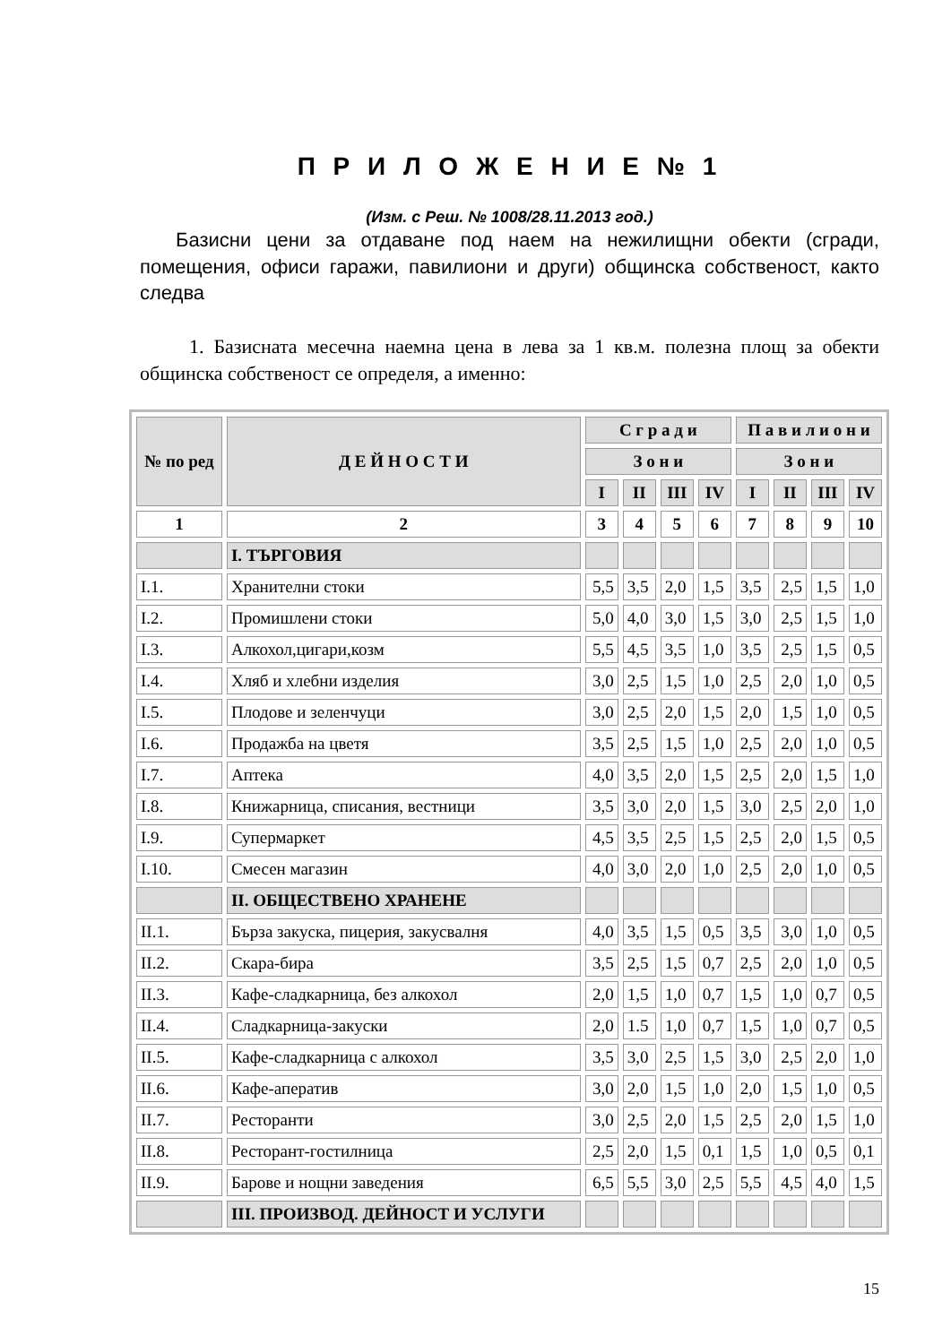П Р И Л О Ж Е Н И Е № 1
(Изм. с Реш. № 1008/28.11.2013 год.)
Базисни цени за отдаване под наем на нежилищни обекти (сгради, помещения, офиси гаражи, павилиони и други) общинска собственост, както следва
1. Базисната месечна наемна цена в лева за 1 кв.м. полезна площ за обекти общинска собственост се определя, а именно:
| № по ред | Д Е Й Н О С Т И | С г р а д и | | | | П а в и л и о н и | | | |
| --- | --- | --- | --- | --- | --- | --- | --- | --- | --- |
| | | З о н и | | | | З о н и | | | |
| | | I | II | III | IV | I | II | III | IV |
| 1 | 2 | 3 | 4 | 5 | 6 | 7 | 8 | 9 | 10 |
| | I. ТЪРГОВИЯ | | | | | | | | |
| I.1. | Хранителни стоки | 5,5 | 3,5 | 2,0 | 1,5 | 3,5 | 2,5 | 1,5 | 1,0 |
| I.2. | Промишлени стоки | 5,0 | 4,0 | 3,0 | 1,5 | 3,0 | 2,5 | 1,5 | 1,0 |
| I.3. | Алкохол,цигари,козм | 5,5 | 4,5 | 3,5 | 1,0 | 3,5 | 2,5 | 1,5 | 0,5 |
| I.4. | Хляб и хлебни изделия | 3,0 | 2,5 | 1,5 | 1,0 | 2,5 | 2,0 | 1,0 | 0,5 |
| I.5. | Плодове и зеленчуци | 3,0 | 2,5 | 2,0 | 1,5 | 2,0 | 1,5 | 1,0 | 0,5 |
| I.6. | Продажба на цветя | 3,5 | 2,5 | 1,5 | 1,0 | 2,5 | 2,0 | 1,0 | 0,5 |
| I.7. | Аптека | 4,0 | 3,5 | 2,0 | 1,5 | 2,5 | 2,0 | 1,5 | 1,0 |
| I.8. | Книжарница, списания, вестници | 3,5 | 3,0 | 2,0 | 1,5 | 3,0 | 2,5 | 2,0 | 1,0 |
| I.9. | Супермаркет | 4,5 | 3,5 | 2,5 | 1,5 | 2,5 | 2,0 | 1,5 | 0,5 |
| I.10. | Смесен магазин | 4,0 | 3,0 | 2,0 | 1,0 | 2,5 | 2,0 | 1,0 | 0,5 |
| | II. ОБЩЕСТВЕНО ХРАНЕНЕ | | | | | | | | |
| II.1. | Бърза закуска, пицерия, закусвалня | 4,0 | 3,5 | 1,5 | 0,5 | 3,5 | 3,0 | 1,0 | 0,5 |
| II.2. | Скара-бира | 3,5 | 2,5 | 1,5 | 0,7 | 2,5 | 2,0 | 1,0 | 0,5 |
| II.3. | Кафе-сладкарница, без алкохол | 2,0 | 1,5 | 1,0 | 0,7 | 1,5 | 1,0 | 0,7 | 0,5 |
| II.4. | Сладкарница-закуски | 2,0 | 1.5 | 1,0 | 0,7 | 1,5 | 1,0 | 0,7 | 0,5 |
| II.5. | Кафе-сладкарница с алкохол | 3,5 | 3,0 | 2,5 | 1,5 | 3,0 | 2,5 | 2,0 | 1,0 |
| II.6. | Кафе-аператив | 3,0 | 2,0 | 1,5 | 1,0 | 2,0 | 1,5 | 1,0 | 0,5 |
| II.7. | Ресторанти | 3,0 | 2,5 | 2,0 | 1,5 | 2,5 | 2,0 | 1,5 | 1,0 |
| II.8. | Ресторант-гостилница | 2,5 | 2,0 | 1,5 | 0,1 | 1,5 | 1,0 | 0,5 | 0,1 |
| II.9. | Барове и нощни заведения | 6,5 | 5,5 | 3,0 | 2,5 | 5,5 | 4,5 | 4,0 | 1,5 |
| | III. ПРОИЗВОД. ДЕЙНОСТ И УСЛУГИ | | | | | | | | |
15